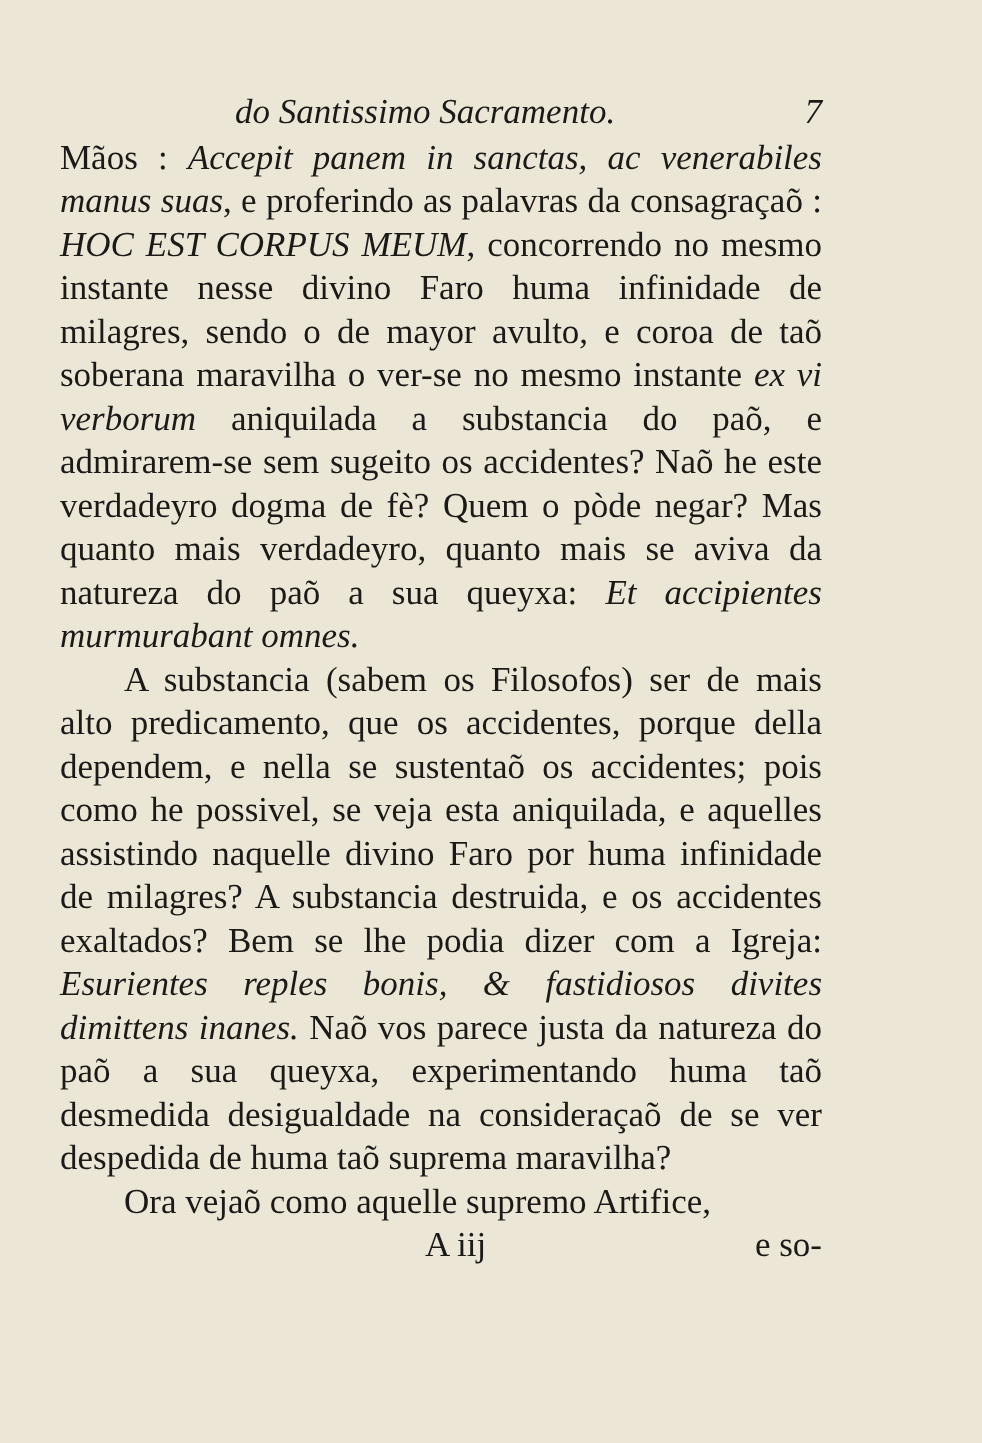do Santissimo Sacramento. 7
Mãos : Accepit panem in sanctas, ac venerabiles manus suas, e proferindo as palavras da consagraçaõ : HOC EST CORPUS MEUM, concorrendo no mesmo instante nesse divino Faro huma infinidade de milagres, sendo o de mayor avulto, e coroa de taõ soberana maravilha o ver-se no mesmo instante ex vi verborum aniquilada a substancia do paõ, e admirarem-se sem sugeito os accidentes? Naõ he este verdadeyro dogma de fè? Quem o pòde negar? Mas quanto mais verdadeyro, quanto mais se aviva da natureza do paõ a sua queyxa: Et accipientes murmurabant omnes.
A substancia (sabem os Filosofos) ser de mais alto predicamento, que os accidentes, porque della dependem, e nella se sustentaõ os accidentes; pois como he possivel, se veja esta aniquilada, e aquelles assistindo naquelle divino Faro por huma infinidade de milagres? A substancia destruida, e os accidentes exaltados? Bem se lhe podia dizer com a Igreja: Esurientes reples bonis, & fastidiosos divites dimittens inanes. Naõ vos parece justa da natureza do paõ a sua queyxa, experimentando huma taõ desmedida desigualdade na consideraçaõ de se ver despedida de huma taõ suprema maravilha?
Ora vejaõ como aquelle supremo Artifice,
A iij e so-